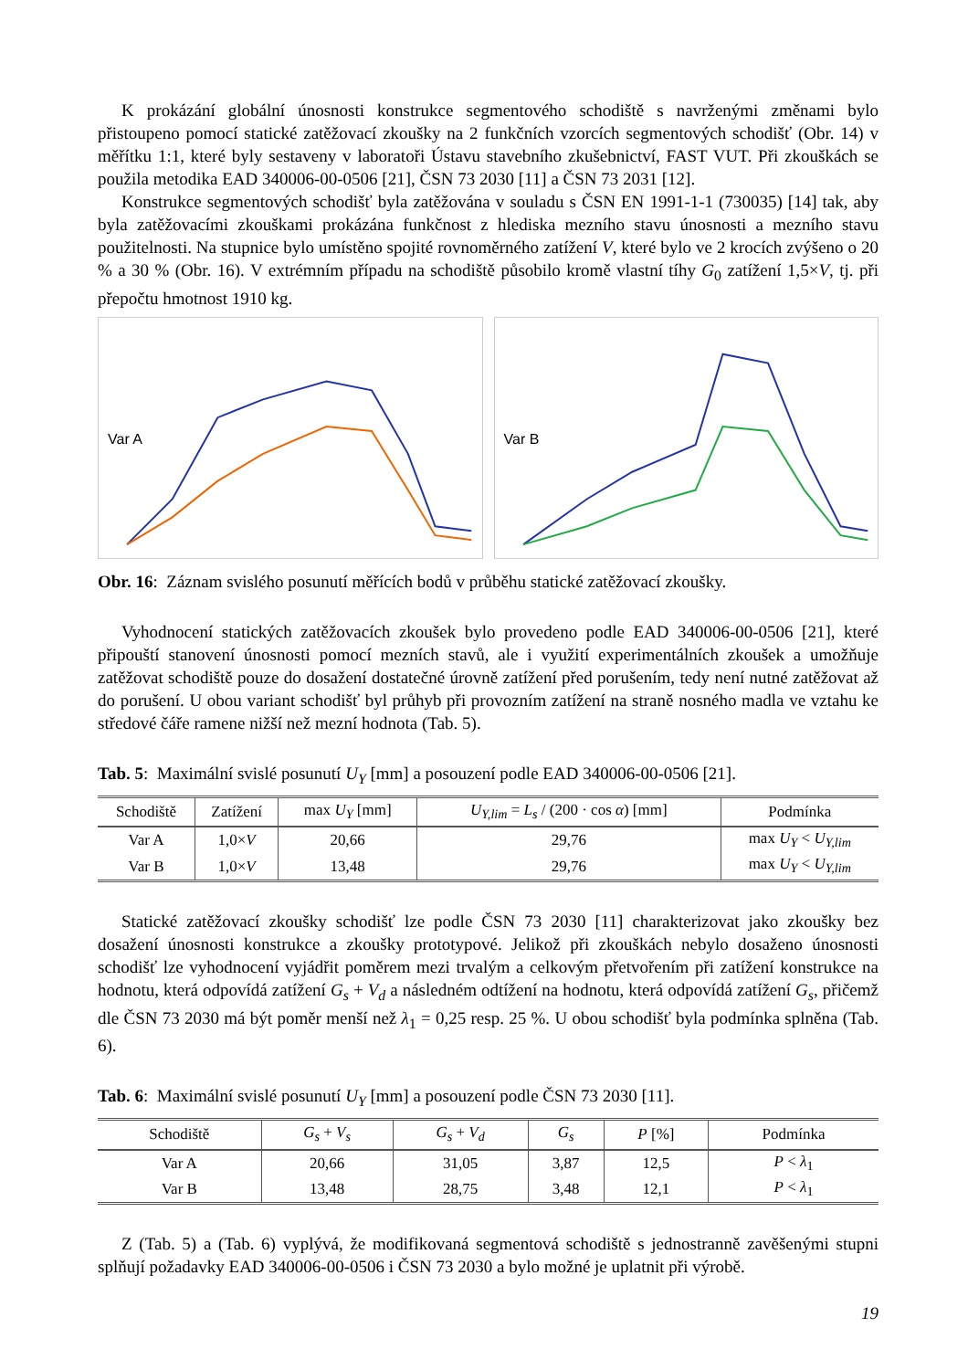K prokázání globální únosnosti konstrukce segmentového schodiště s navrženými změnami bylo přistoupeno pomocí statické zatěžovací zkoušky na 2 funkčních vzorcích segmentových schodišť (Obr. 14) v měřítku 1:1, které byly sestaveny v laboratoři Ústavu stavebního zkušebnictví, FAST VUT. Při zkouškách se použila metodika EAD 340006-00-0506 [21], ČSN 73 2030 [11] a ČSN 73 2031 [12].
Konstrukce segmentových schodišť byla zatěžována v souladu s ČSN EN 1991-1-1 (730035) [14] tak, aby byla zatěžovacími zkouškami prokázána funkčnost z hlediska mezního stavu únosnosti a mezního stavu použitelnosti. Na stupnice bylo umístěno spojité rovnoměrného zatížení V, které bylo ve 2 krocích zvýšeno o 20 % a 30 % (Obr. 16). V extrémním případu na schodiště působilo kromě vlastní tíhy G<sub>0</sub> zatížení 1,5×V, tj. při přepočtu hmotnost 1910 kg.
Var A
Var B
Obr. 16: Záznam svislého posunutí měřících bodů v průběhu statické zatěžovací zkoušky.
Vyhodnocení statických zatěžovacích zkoušek bylo provedeno podle EAD 340006-00-0506 [21], které připouští stanovení únosnosti pomocí mezních stavů, ale i využití experimentálních zkoušek a umožňuje zatěžovat schodiště pouze do dosažení dostatečné úrovně zatížení před porušením, tedy není nutné zatěžovat až do porušení. U obou variant schodišť byl průhyb při provozním zatížení na straně nosného madla ve vztahu ke středové čáře ramene nižší než mezní hodnota (Tab. 5).
Tab. 5: Maximální svislé posunutí U<sub>Y</sub> [mm] a posouzení podle EAD 340006-00-0506 [21].
| Schodiště | Zatížení | max U<sub>Y</sub> [mm] | U<sub>Y,lim</sub> = L<sub>s</sub> / (200 · cos α ) [mm] | Podmínka |
| --- | --- | --- | --- | --- |
| Var A | 1,0× V | 20,66 | 29,76 | max U<sub>Y</sub> < U<sub>Y,lim</sub> |
| Var B | 1,0× V | 13,48 | 29,76 | max U<sub>Y</sub> < U<sub>Y,lim</sub> |
Statické zatěžovací zkoušky schodišť lze podle ČSN 73 2030 [11] charakterizovat jako zkoušky bez dosažení únosnosti konstrukce a zkoušky prototypové. Jelikož při zkouškách nebylo dosaženo únosnosti schodišť lze vyhodnocení vyjádřit poměrem mezi trvalým a celkovým přetvořením při zatížení konstrukce na hodnotu, která odpovídá zatížení G<sub>s</sub> + V<sub>d</sub> a následném odtížení na hodnotu, která odpovídá zatížení G<sub>s</sub>, přičemž dle ČSN 73 2030 má být poměr menší než λ<sub>1</sub> = 0,25 resp. 25 %. U obou schodišť byla podmínka splněna (Tab. 6).
Tab. 6: Maximální svislé posunutí U<sub>Y</sub> [mm] a posouzení podle ČSN 73 2030 [11].
| Schodiště | G<sub>s</sub> + V<sub>s</sub> | G<sub>s</sub> + V<sub>d</sub> | G<sub>s</sub> | P [%] | Podmínka |
| --- | --- | --- | --- | --- | --- |
| Var A | 20,66 | 31,05 | 3,87 | 12,5 | P < λ<sub>1</sub> |
| Var B | 13,48 | 28,75 | 3,48 | 12,1 | P < λ<sub>1</sub> |
Z (Tab. 5) a (Tab. 6) vyplývá, že modifikovaná segmentová schodiště s jednostranně zavěšenými stupni splňují požadavky EAD 340006-00-0506 i ČSN 73 2030 a bylo možné je uplatnit při výrobě.
19